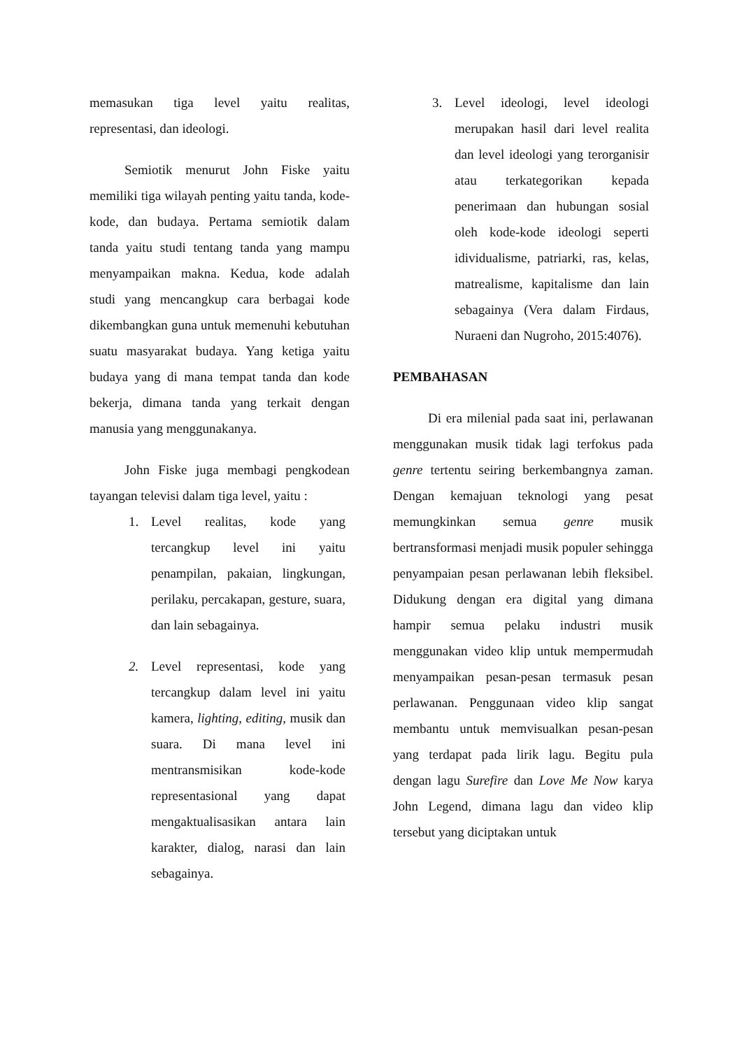memasukan tiga level yaitu realitas, representasi, dan ideologi.
Semiotik menurut John Fiske yaitu memiliki tiga wilayah penting yaitu tanda, kode-kode, dan budaya. Pertama semiotik dalam tanda yaitu studi tentang tanda yang mampu menyampaikan makna. Kedua, kode adalah studi yang mencangkup cara berbagai kode dikembangkan guna untuk memenuhi kebutuhan suatu masyarakat budaya. Yang ketiga yaitu budaya yang di mana tempat tanda dan kode bekerja, dimana tanda yang terkait dengan manusia yang menggunakanya.
John Fiske juga membagi pengkodean tayangan televisi dalam tiga level, yaitu :
1. Level realitas, kode yang tercangkup level ini yaitu penampilan, pakaian, lingkungan, perilaku, percakapan, gesture, suara, dan lain sebagainya.
2. Level representasi, kode yang tercangkup dalam level ini yaitu kamera, lighting, editing, musik dan suara. Di mana level ini mentransmisikan kode-kode representasional yang dapat mengaktualisasikan antara lain karakter, dialog, narasi dan lain sebagainya.
3. Level ideologi, level ideologi merupakan hasil dari level realita dan level ideologi yang terorganisir atau terkategorikan kepada penerimaan dan hubungan sosial oleh kode-kode ideologi seperti idividualisme, patriarki, ras, kelas, matrealisme, kapitalisme dan lain sebagainya (Vera dalam Firdaus, Nuraeni dan Nugroho, 2015:4076).
PEMBAHASAN
Di era milenial pada saat ini, perlawanan menggunakan musik tidak lagi terfokus pada genre tertentu seiring berkembangnya zaman. Dengan kemajuan teknologi yang pesat memungkinkan semua genre musik bertransformasi menjadi musik populer sehingga penyampaian pesan perlawanan lebih fleksibel. Didukung dengan era digital yang dimana hampir semua pelaku industri musik menggunakan video klip untuk mempermudah menyampaikan pesan-pesan termasuk pesan perlawanan. Penggunaan video klip sangat membantu untuk memvisualkan pesan-pesan yang terdapat pada lirik lagu. Begitu pula dengan lagu Surefire dan Love Me Now karya John Legend, dimana lagu dan video klip tersebut yang diciptakan untuk